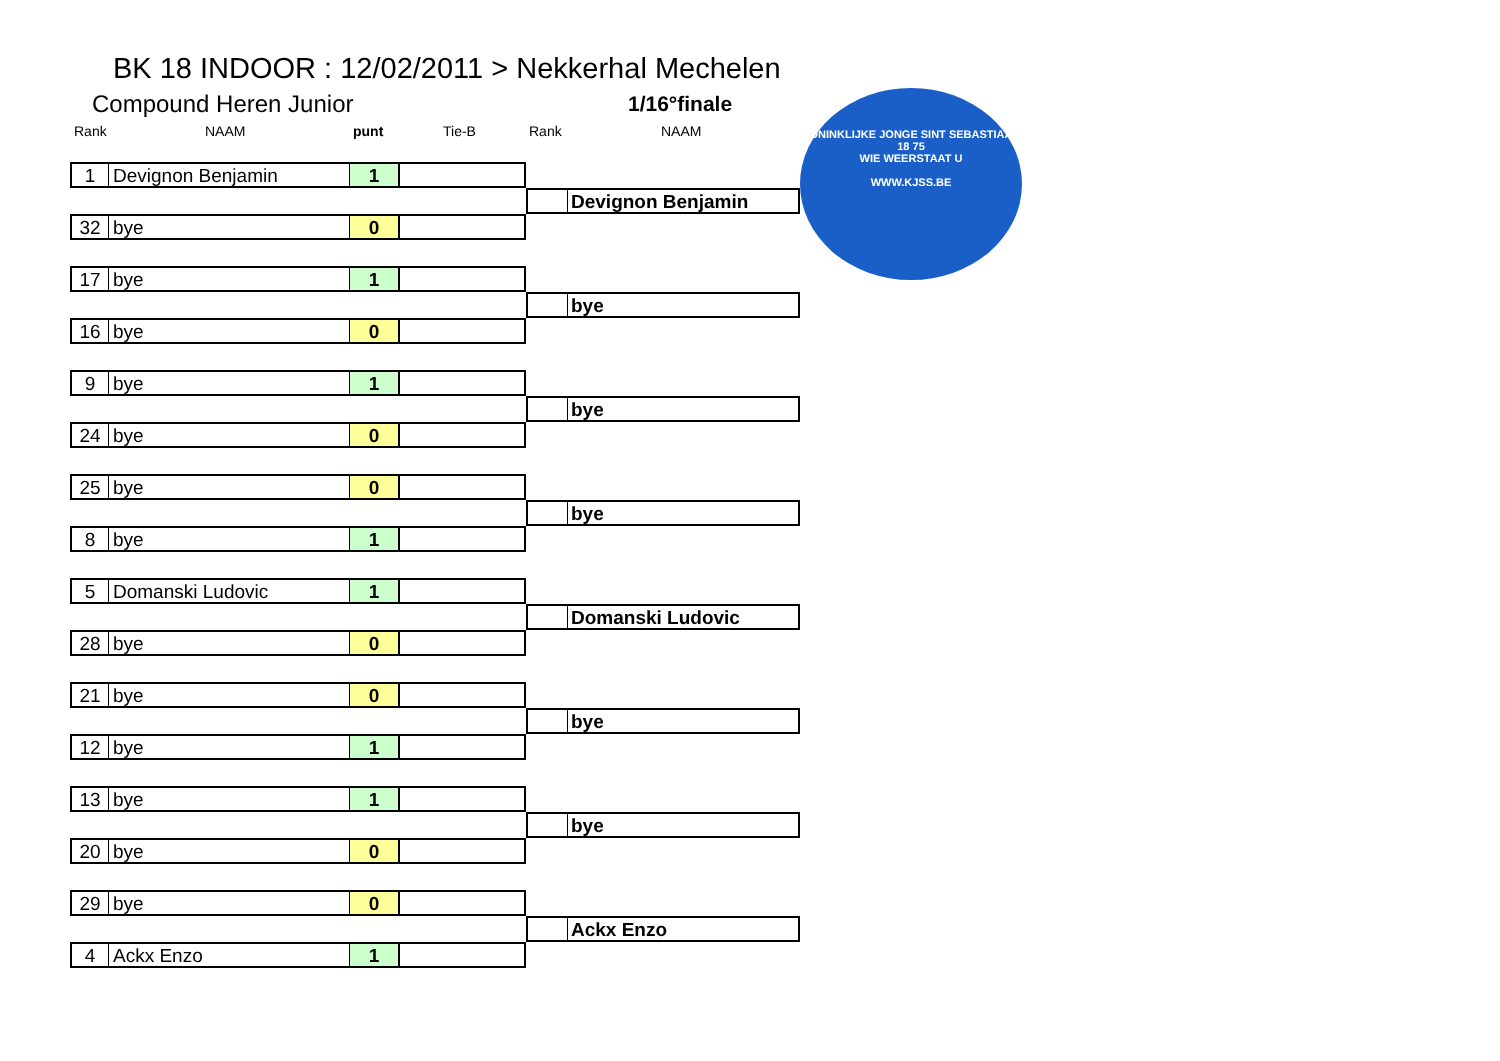BK 18 INDOOR : 12/02/2011 > Nekkerhal Mechelen
Compound Heren Junior 1/16°finale
Rank NAAM punt Tie-B Rank NAAM
KONINKLIJKE JONGE SINT SEBASTIAAN
18 75
WIE WEERSTAAT U
WWW.KJSS.BE
1 Devignon Benjamin 1
Devignon Benjamin
32 bye 0
17 bye 1
bye
16 bye 0
9 bye 1
bye
24 bye 0
25 bye 0
bye
8 bye 1
5 Domanski Ludovic 1
Domanski Ludovic
28 bye 0
21 bye 0
bye
12 bye 1
13 bye 1
bye
20 bye 0
29 bye 0
Ackx Enzo
4 Ackx Enzo 1